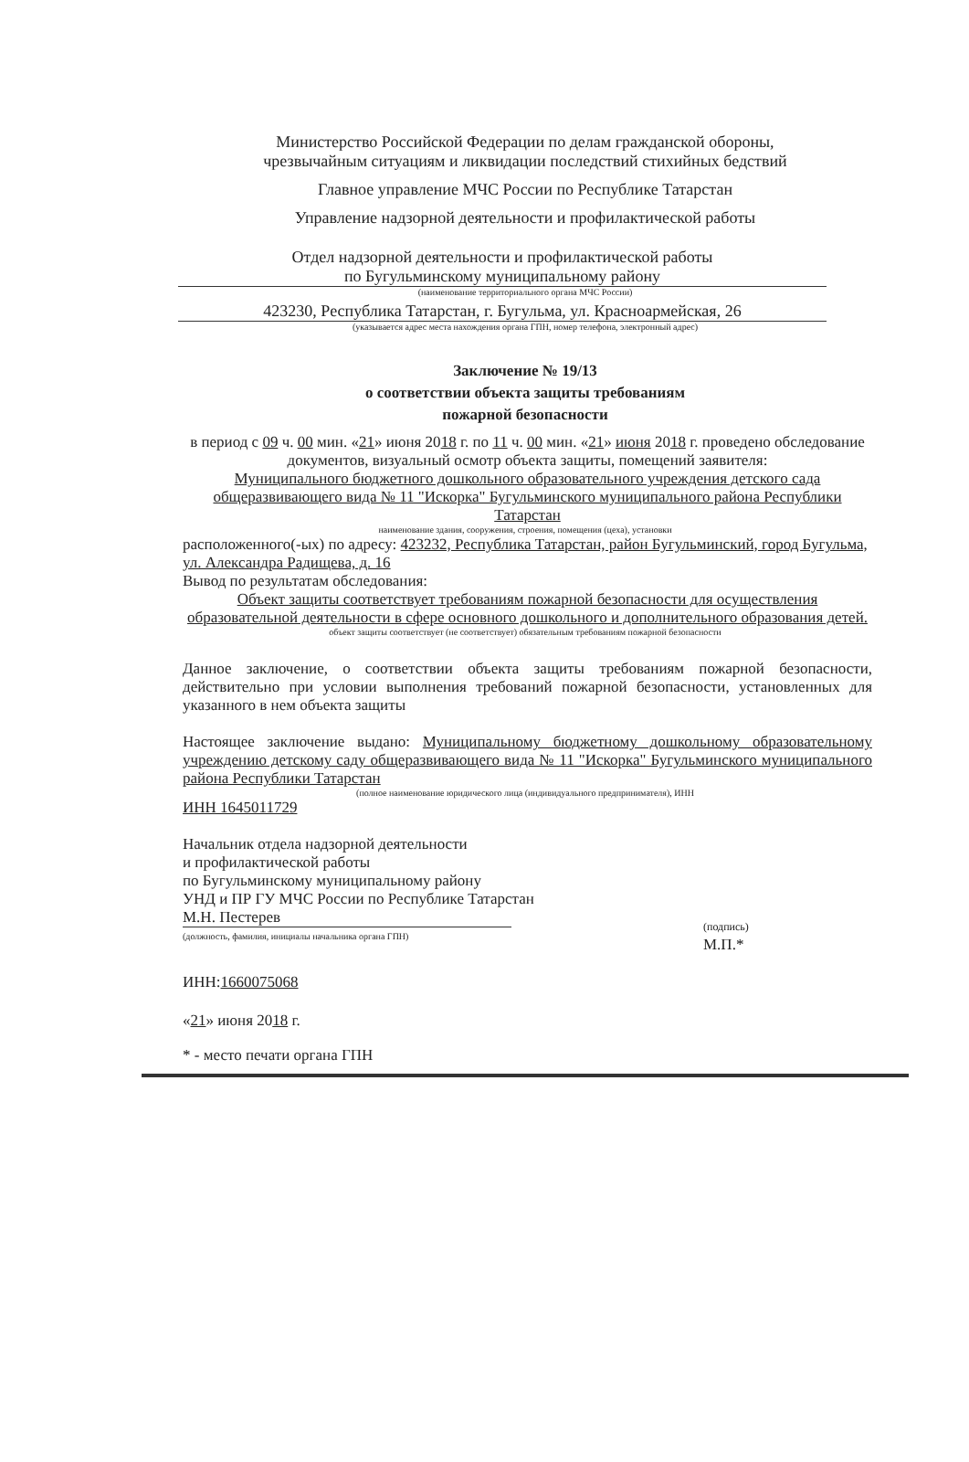Министерство Российской Федерации по делам гражданской обороны,
чрезвычайным ситуациям и ликвидации последствий стихийных бедствий
Главное управление МЧС России по Республике Татарстан
Управление надзорной деятельности и профилактической работы
Отдел надзорной деятельности и профилактической работы
по Бугульминскому муниципальному району
(наименование территориального органа МЧС России)
423230, Республика Татарстан, г. Бугульма, ул. Красноармейская, 26
(указывается адрес места нахождения органа ГПН, номер телефона, электронный адрес)
Заключение № 19/13
о соответствии объекта защиты требованиям
пожарной безопасности
в период с 09 ч. 00 мин. «21» июня 2018 г. по 11 ч. 00 мин. «21» июня 2018 г. проведено обследование документов, визуальный осмотр объекта защиты, помещений заявителя:
Муниципального бюджетного дошкольного образовательного учреждения детского сада общеразвивающего вида № 11 "Искорка" Бугульминского муниципального района Республики Татарстан
наименование здания, сооружения, строения, помещения (цеха), установки
расположенного(-ых) по адресу: 423232, Республика Татарстан, район Бугульминский, город Бугульма, ул. Александра Радищева, д. 16
Вывод по результатам обследования:
Объект защиты соответствует требованиям пожарной безопасности для осуществления образовательной деятельности в сфере основного дошкольного и дополнительного образования детей.
объект защиты соответствует (не соответствует) обязательным требованиям пожарной безопасности
Данное заключение, о соответствии объекта защиты требованиям пожарной безопасности, действительно при условии выполнения требований пожарной безопасности, установленных для указанного в нем объекта защиты
Настоящее заключение выдано: Муниципальному бюджетному дошкольному образовательному учреждению детскому саду общеразвивающего вида № 11 "Искорка" Бугульминского муниципального района Республики Татарстан
(полное наименование юридического лица (индивидуального предпринимателя), ИНН
ИНН 1645011729
Начальник отдела надзорной деятельности
и профилактической работы
по Бугульминскому муниципальному району
УНД и ПР ГУ МЧС России по Республике Татарстан
М.Н. Пестерев
(должность, фамилия, инициалы начальника органа ГПН)
(подпись)
М.П.*
ИНН:1660075068
«21» июня 2018 г.
* - место печати органа ГПН